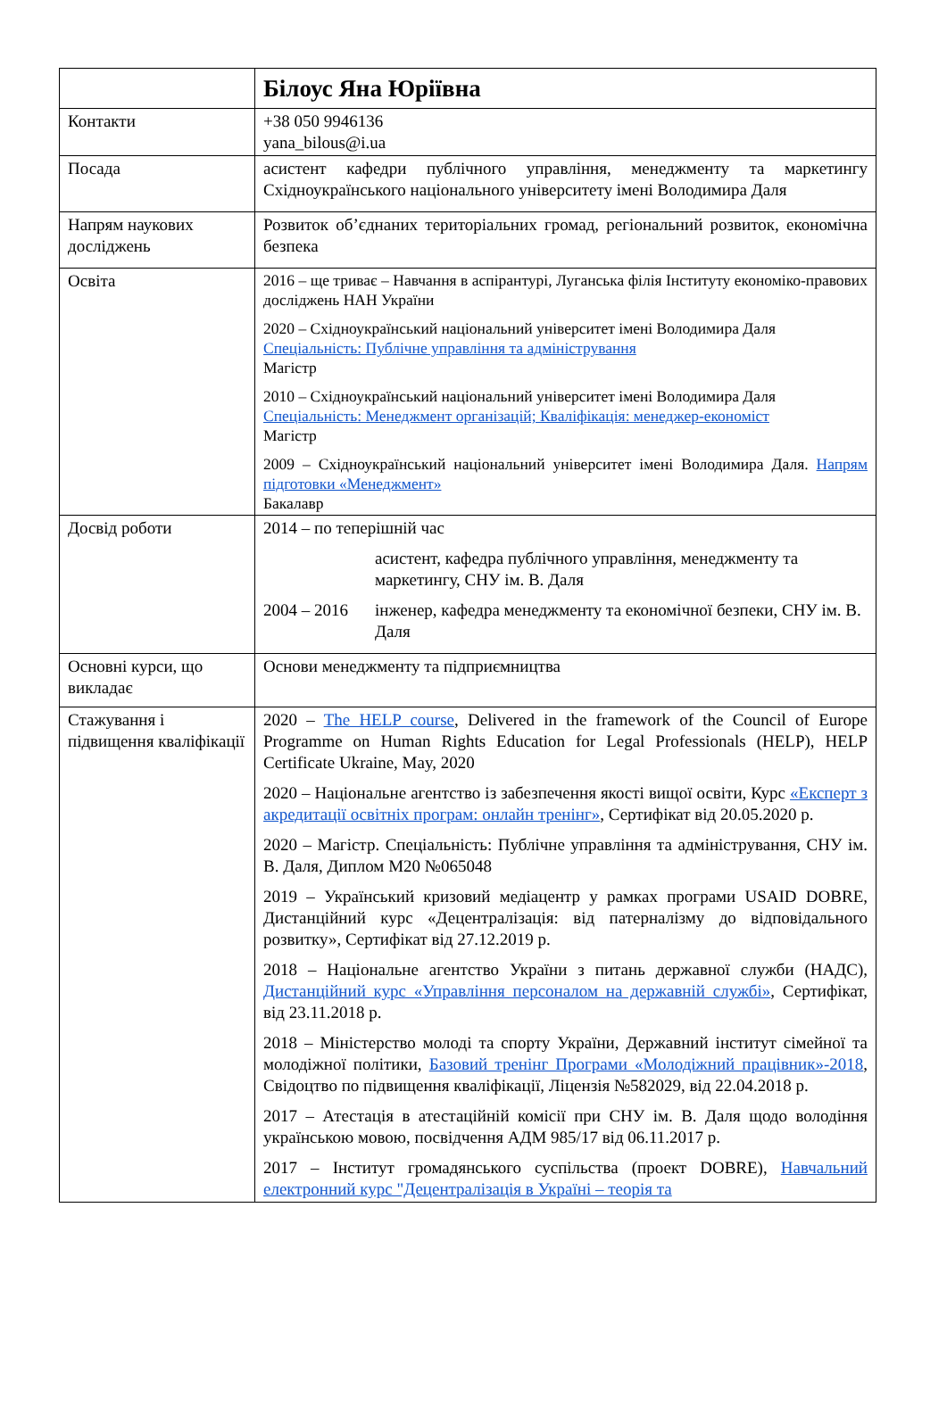| | Білоус Яна Юріївна |
| Контакти | +38 050 9946136 yana_bilous@i.ua |
| Посада | асистент кафедри публічного управління, менеджменту та маркетингу Східноукраїнського національного університету імені Володимира Даля |
| Напрям наукових досліджень | Розвиток об’єднаних територіальних громад, регіональний розвиток, економічна безпека |
| Освіта | 2016 – ще триває – Навчання в аспірантурі, Луганська філія Інституту економіко-правових досліджень НАН України 2020 – Східноукраїнський національний університет імені Володимира Даля Спеціальність: Публічне управління та адміністрування Магістр 2010 – Східноукраїнський національний університет імені Володимира Даля Спеціальність: Менеджмент організацій; Кваліфікація: менеджер-економіст Магістр 2009 – Східноукраїнський національний університет імені Володимира Даля. Напрям підготовки «Менеджмент» Бакалавр |
| Досвід роботи | / 2014 – по теперішній час / / / / асистент, кафедра публічного управління, менеджменту та маркетингу, СНУ ім. В. Даля / / 2004 – 2016 / інженер, кафедра менеджменту та економічної безпеки, СНУ ім. В. Даля / |
| Основні курси, що викладає | Основи менеджменту та підприємництва |
| Стажування і підвищення кваліфікації | 2020 – The HELP course , Delivered in the framework of the Council of Europe Programme on Human Rights Education for Legal Professionals (HELP), HELP Certificate Ukraine, May, 2020 2020 – Національне агентство із забезпечення якості вищої освіти, Курс «Експерт з акредитації освітніх програм: онлайн тренінг» , Сертифікат від 20.05.2020 р. 2020 – Магістр. Спеціальність: Публічне управління та адміністрування, СНУ ім. В. Даля, Диплом М20 №065048 2019 – Український кризовий медіацентр у рамках програми USAID DOBRE, Дистанційний курс «Децентралізація: від патерналізму до відповідального розвитку», Сертифікат від 27.12.2019 р. 2018 – Національне агентство України з питань державної служби (НАДС), Дистанційний курс «Управління персоналом на державній службі» , Сертифікат, від 23.11.2018 р. 2018 – Міністерство молоді та спорту України, Державний інститут сімейної та молодіжної політики, Базовий тренінг Програми «Молодіжний працівник»-2018 , Свідоцтво по підвищення кваліфікації, Ліцензія №582029, від 22.04.2018 р. 2017 – Атестація в атестаційній комісії при СНУ ім. В. Даля щодо володіння українською мовою, посвідчення АДМ 985/17 від 06.11.2017 р. 2017 – Інститут громадянського суспільства (проект DOBRE), Навчальний електронний курс "Децентралізація в Україні – теорія та |